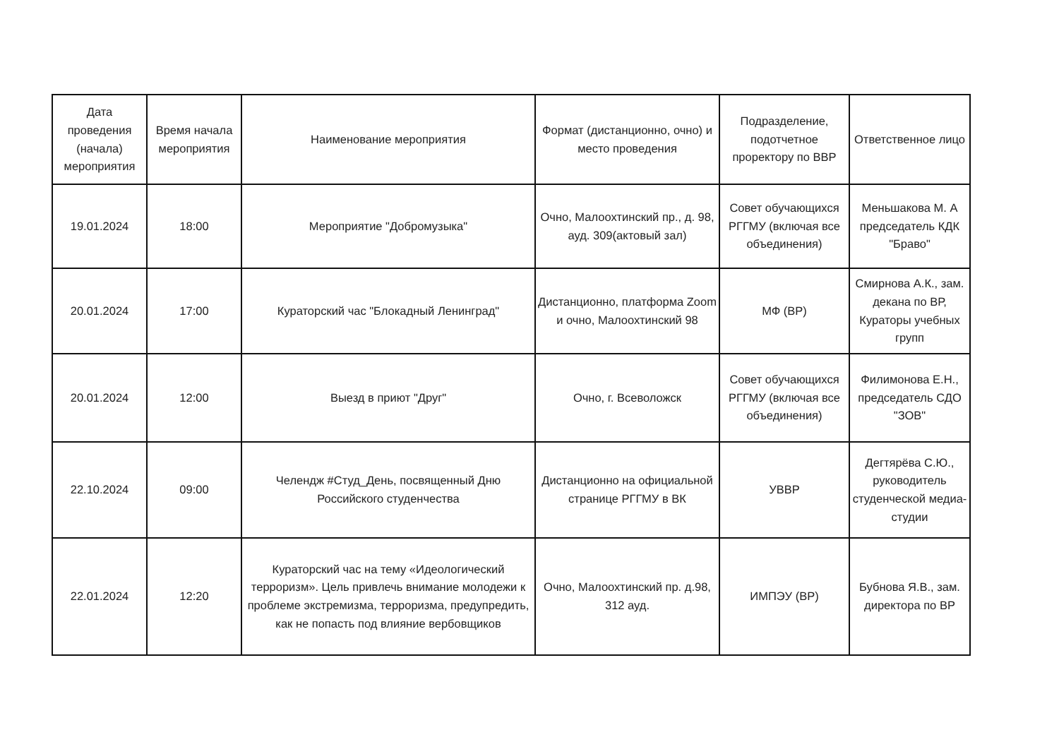| Дата проведения (начала) мероприятия | Время начала мероприятия | Наименование мероприятия | Формат (дистанционно, очно) и место проведения | Подразделение, подотчетное проректору по ВВР | Ответственное лицо |
| --- | --- | --- | --- | --- | --- |
| 19.01.2024 | 18:00 | Мероприятие "Добромузыка" | Очно, Малоохтинский пр., д. 98, ауд. 309(актовый зал) | Совет обучающихся РГГМУ (включая все объединения) | Меньшакова М. А председатель КДК "Браво" |
| 20.01.2024 | 17:00 | Кураторский час "Блокадный Ленинград" | Дистанционно, платформа Zoom и очно, Малоохтинский 98 | МФ (ВР) | Смирнова А.К., зам. декана по ВР, Кураторы учебных групп |
| 20.01.2024 | 12:00 | Выезд в приют "Друг" | Очно, г. Всеволожск | Совет обучающихся РГГМУ (включая все объединения) | Филимонова Е.Н., председатель СДО "ЗОВ" |
| 22.10.2024 | 09:00 | Челендж #Студ_День, посвященный Дню Российского студенчества | Дистанционно на официальной странице РГГМУ в ВК | УВВР | Дегтярёва С.Ю., руководитель студенческой медиа-студии |
| 22.01.2024 | 12:20 | Кураторский час на тему «Идеологический терроризм». Цель привлечь внимание молодежи к проблеме экстремизма, терроризма, предупредить, как не попасть под влияние вербовщиков | Очно, Малоохтинский пр. д.98, 312 ауд. | ИМПЭУ (ВР) | Бубнова Я.В., зам. директора по ВР |